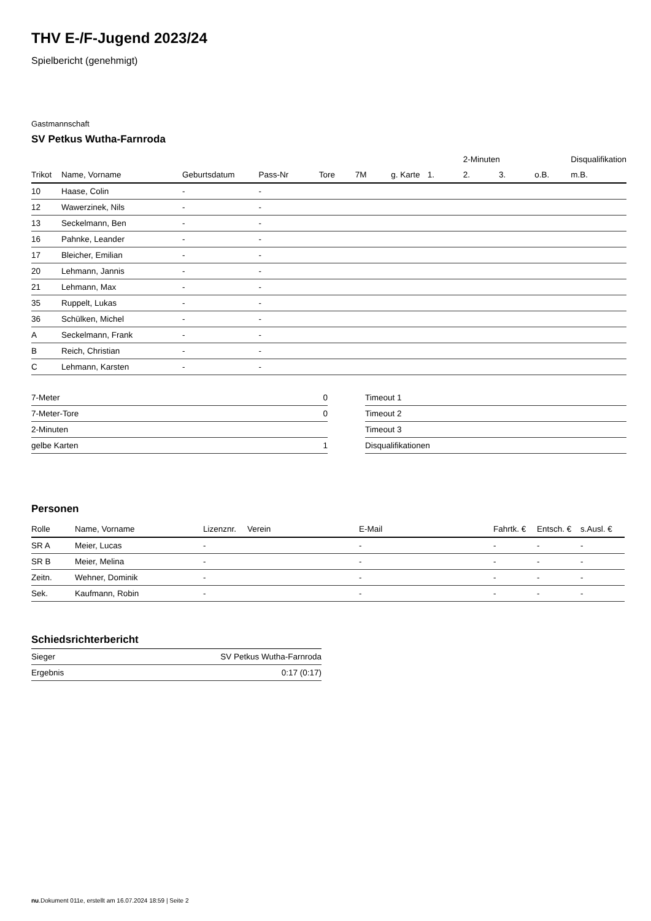THV E-/F-Jugend 2023/24
Spielbericht (genehmigt)
Gastmannschaft
SV Petkus Wutha-Farnroda
| | | | | | | | | 2-Minuten | | | Disqualifikation |
| --- | --- | --- | --- | --- | --- | --- | --- | --- | --- | --- | --- |
| Trikot | Name, Vorname | Geburtsdatum | Pass-Nr | Tore | 7M | g. Karte | 1. | 2. | 3. | o.B. | m.B. |
| 10 | Haase, Colin | - | - | | | | | | | | |
| 12 | Wawerzinek, Nils | - | - | | | | | | | | |
| 13 | Seckelmann, Ben | - | - | | | | | | | | |
| 16 | Pahnke, Leander | - | - | | | | | | | | |
| 17 | Bleicher, Emilian | - | - | | | | | | | | |
| 20 | Lehmann, Jannis | - | - | | | | | | | | |
| 21 | Lehmann, Max | - | - | | | | | | | | |
| 35 | Ruppelt, Lukas | - | - | | | | | | | | |
| 36 | Schülken, Michel | - | - | | | | | | | | |
| A | Seckelmann, Frank | - | - | | | | | | | | |
| B | Reich, Christian | - | - | | | | | | | | |
| C | Lehmann, Karsten | - | - | | | | | | | | |
| 7-Meter | 0 |
| 7-Meter-Tore | 0 |
| 2-Minuten | |
| gelbe Karten | 1 |
| Timeout 1 |
| Timeout 2 |
| Timeout 3 |
| Disqualifikationen |
Personen
| Rolle | Name, Vorname | Lizenznr. | Verein | E-Mail | Fahrtk. € | Entsch. € | s.Ausl. € |
| --- | --- | --- | --- | --- | --- | --- | --- |
| SR A | Meier, Lucas | - | | - | - | - | - |
| SR B | Meier, Melina | - | | - | - | - | - |
| Zeitn. | Wehner, Dominik | - | | - | - | - | - |
| Sek. | Kaufmann, Robin | - | | - | - | - | - |
Schiedsrichterbericht
| Sieger | SV Petkus Wutha-Farnroda |
| Ergebnis | 0:17 (0:17) |
nu.Dokument 011e, erstellt am 16.07.2024 18:59 | Seite 2